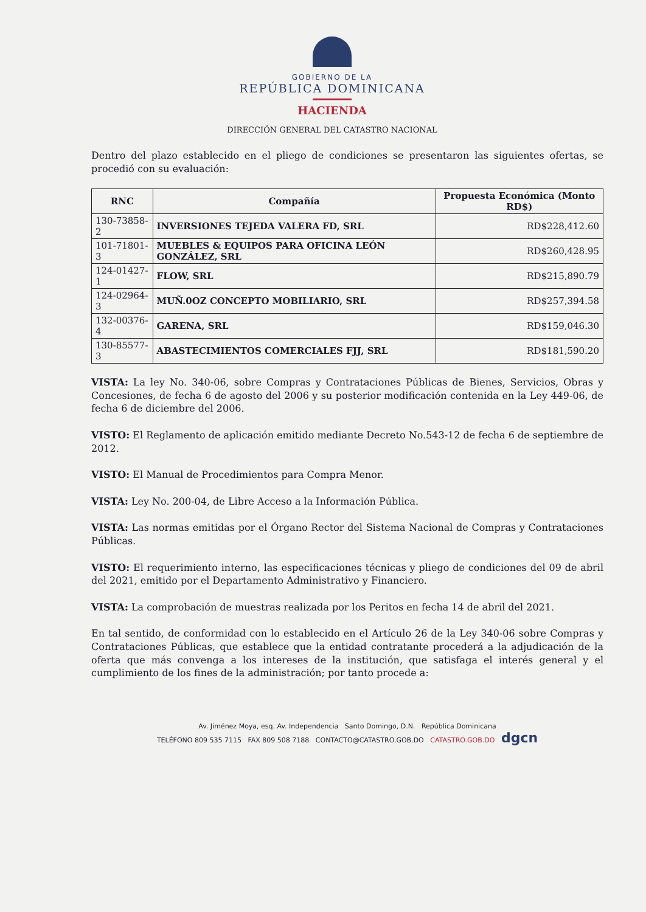GOBIERNO DE LA
REPÚBLICA DOMINICANA
HACIENDA
DIRECCIÓN GENERAL DEL CATASTRO NACIONAL
Dentro del plazo establecido en el pliego de condiciones se presentaron las siguientes ofertas, se procedió con su evaluación:
| RNC | Compañía | Propuesta Económica (Monto RD$) |
| --- | --- | --- |
| 130-73858-2 | INVERSIONES TEJEDA VALERA FD, SRL | RD$228,412.60 |
| 101-71801-3 | MUEBLES & EQUIPOS PARA OFICINA LEÓN GONZÁLEZ, SRL | RD$260,428.95 |
| 124-01427-1 | FLOW, SRL | RD$215,890.79 |
| 124-02964-3 | MUÑ.0OZ CONCEPTO MOBILIARIO, SRL | RD$257,394.58 |
| 132-00376-4 | GARENA, SRL | RD$159,046.30 |
| 130-85577-3 | ABASTECIMIENTOS COMERCIALES FJJ, SRL | RD$181,590.20 |
VISTA: La ley No. 340-06, sobre Compras y Contrataciones Públicas de Bienes, Servicios, Obras y Concesiones, de fecha 6 de agosto del 2006 y su posterior modificación contenida en la Ley 449-06, de fecha 6 de diciembre del 2006.
VISTO: El Reglamento de aplicación emitido mediante Decreto No.543-12 de fecha 6 de septiembre de 2012.
VISTO: El Manual de Procedimientos para Compra Menor.
VISTA: Ley No. 200-04, de Libre Acceso a la Información Pública.
VISTA: Las normas emitidas por el Órgano Rector del Sistema Nacional de Compras y Contrataciones Públicas.
VISTO: El requerimiento interno, las especificaciones técnicas y pliego de condiciones del 09 de abril del 2021, emitido por el Departamento Administrativo y Financiero.
VISTA: La comprobación de muestras realizada por los Peritos en fecha 14 de abril del 2021.
En tal sentido, de conformidad con lo establecido en el Artículo 26 de la Ley 340-06 sobre Compras y Contrataciones Públicas, que establece que la entidad contratante procederá a la adjudicación de la oferta que más convenga a los intereses de la institución, que satisfaga el interés general y el cumplimiento de los fines de la administración; por tanto procede a:
Av. Jiménez Moya, esq. Av. Independencia Santo Domingo, D.N. República Dominicana
TELÉFONO 809 535 7115 FAX 809 508 7188 CONTACTO@CATASTRO.GOB.DO CATASTRO.GOB.DO dgcn